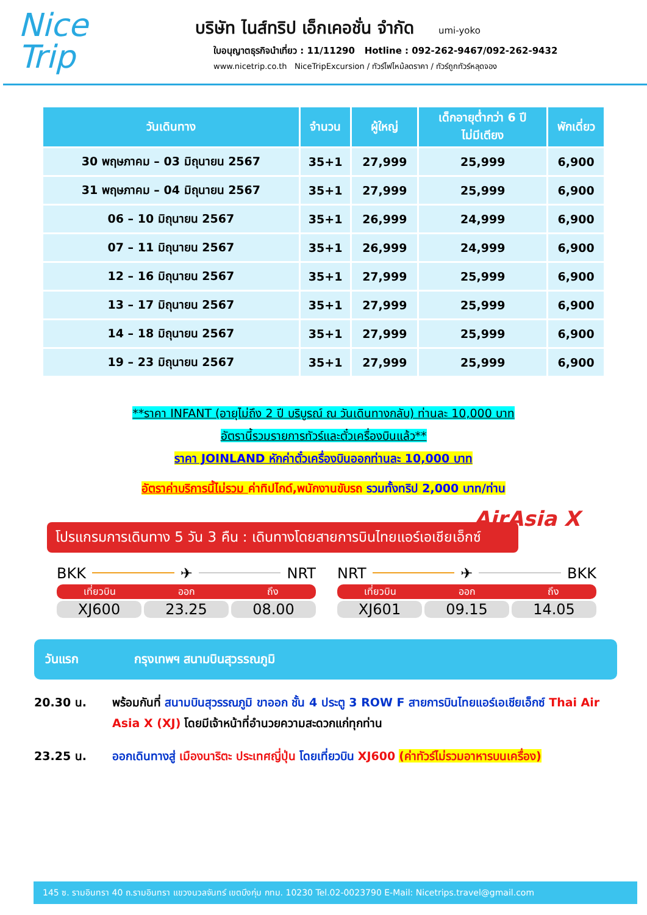Nice
Trip
บริษัท ไนส์ทริป เอ็กเคอชั่น จำกัด umi-yoko
ใบอนุญาตธุรกิจนำเที่ยว : 11/11290 Hotline : 092-262-9467/092-262-9432
www.nicetrip.co.th NiceTripExcursion / ทัวร์ไฟไหม้ลดราคา / ทัวร์ถูกทัวร์หลุดจอง
| วันเดินทาง | จำนวน | ผู้ใหญ่ | เด็กอายุต่ำกว่า 6 ปี ไม่มีเตียง | พักเดี่ยว |
| --- | --- | --- | --- | --- |
| 30 พฤษภาคม – 03 มิถุนายน 2567 | 35+1 | 27,999 | 25,999 | 6,900 |
| 31 พฤษภาคม – 04 มิถุนายน 2567 | 35+1 | 27,999 | 25,999 | 6,900 |
| 06 – 10 มิถุนายน 2567 | 35+1 | 26,999 | 24,999 | 6,900 |
| 07 – 11 มิถุนายน 2567 | 35+1 | 26,999 | 24,999 | 6,900 |
| 12 – 16 มิถุนายน 2567 | 35+1 | 27,999 | 25,999 | 6,900 |
| 13 – 17 มิถุนายน 2567 | 35+1 | 27,999 | 25,999 | 6,900 |
| 14 – 18 มิถุนายน 2567 | 35+1 | 27,999 | 25,999 | 6,900 |
| 19 – 23 มิถุนายน 2567 | 35+1 | 27,999 | 25,999 | 6,900 |
**ราคา INFANT (อายุไม่ถึง 2 ปี บริบูรณ์ ณ วันเดินทางกลับ) ท่านละ 10,000 บาท
อัตรานี้รวมรายการทัวร์และตั๋วเครื่องบินแล้ว**
ราคา JOINLAND หักค่าตั๋วเครื่องบินออกท่านละ 10,000 บาท
อัตราค่าบริการนี้ไม่รวม ค่าทิปไกด์,พนักงานขับรถ รวมทั้งทริป 2,000 บาท/ท่าน
โปรแกรมการเดินทาง 5 วัน 3 คืน : เดินทางโดยสายการบินไทยแอร์เอเชียเอ็กซ์
AirAsia X
BKK ✈ NRT
เที่ยวบิน ออก ถึง
XJ600 23.25 08.00
NRT ✈ BKK
เที่ยวบิน ออก ถึง
XJ601 09.15 14.05
วันแรก กรุงเทพฯ สนามบินสุวรรณภูมิ
20.30 น. พร้อมกันที่ สนามบินสุวรรณภูมิ ขาออก ชั้น 4 ประตู 3 ROW F สายการบินไทยแอร์เอเชียเอ็กซ์ Thai Air Asia X (XJ) โดยมีเจ้าหน้าที่อำนวยความสะดวกแก่ทุกท่าน
23.25 น. ออกเดินทางสู่ เมืองนาริตะ ประเทศญี่ปุ่น โดยเที่ยวบิน XJ600 (ค่าทัวร์ไม่รวมอาหารบนเครื่อง)
145 ซ. รามอินทรา 40 ถ.รามอินทรา แขวงนวลจันทร์ เขตบึงกุ่ม กทม. 10230 Tel.02-0023790 E-Mail: Nicetrips.travel@gmail.com